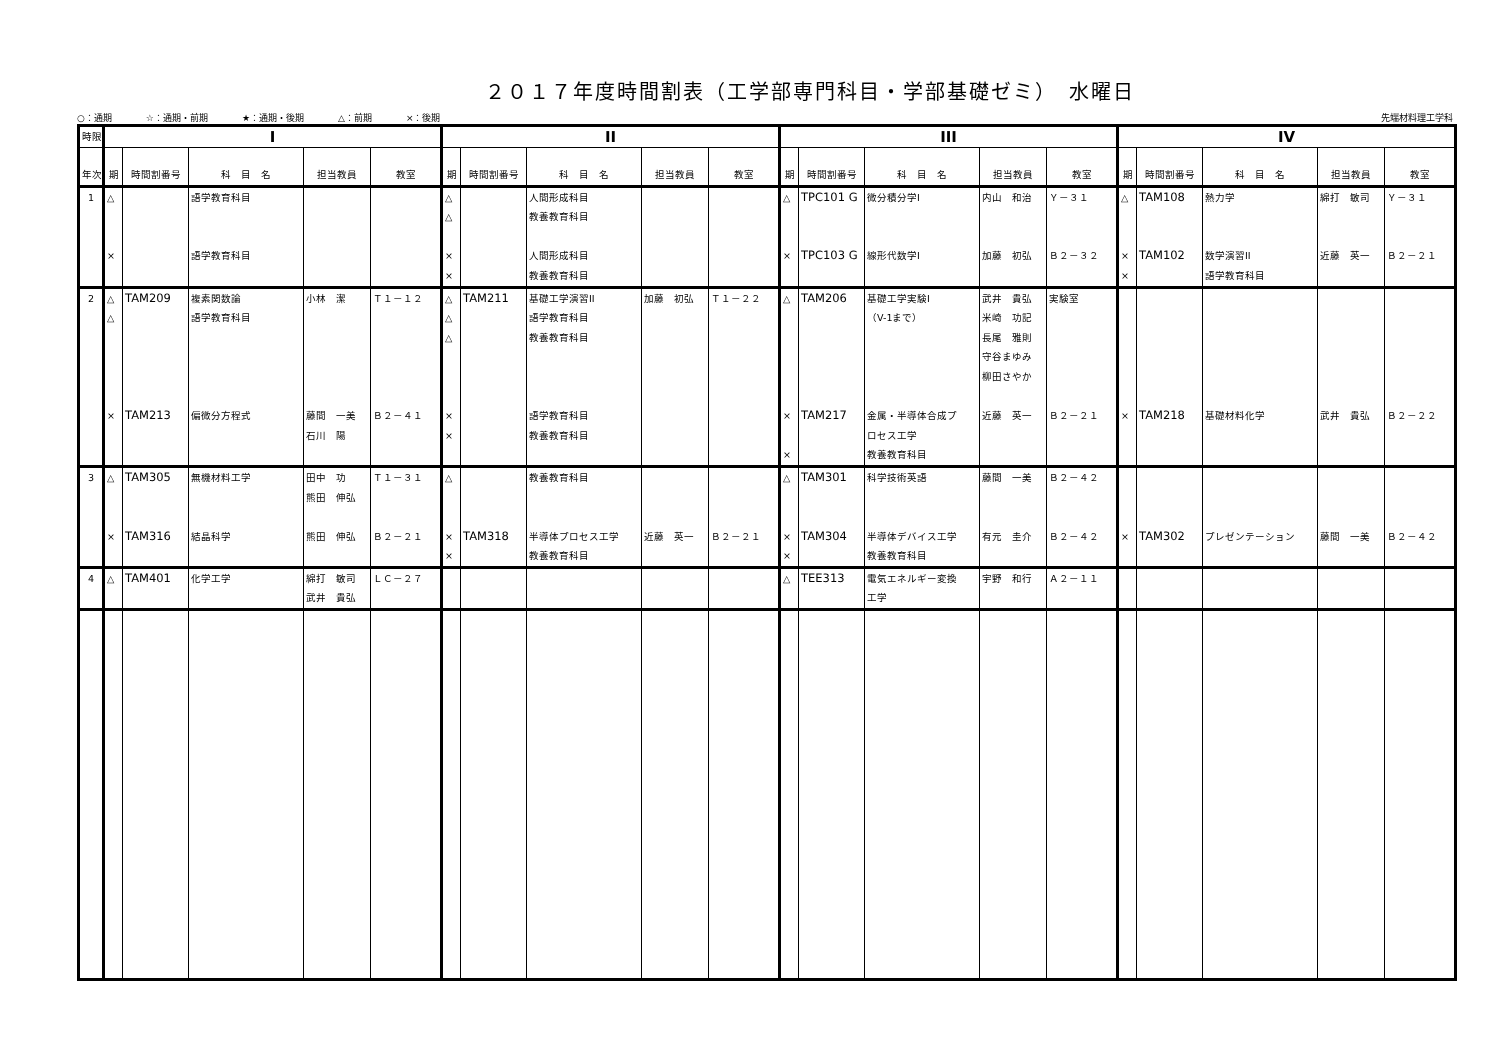２０１７年度時間割表（工学部専門科目・学部基礎ゼミ）　水曜日
○：通期 ☆：通期・前期 ★：通期・後期 △：前期 ×：後期
先端材料理工学科
| 時限 | I | | | | | II | | | | | III | | | | | IV | | | | |
| --- | --- | --- | --- | --- | --- | --- | --- | --- | --- | --- | --- | --- | --- | --- | --- | --- | --- | --- | --- | --- |
| 年次 | 期 | 時間割番号 | 科 目 名 | 担当教員 | 教室 | 期 | 時間割番号 | 科 目 名 | 担当教員 | 教室 | 期 | 時間割番号 | 科 目 名 | 担当教員 | 教室 | 期 | 時間割番号 | 科 目 名 | 担当教員 | 教室 |
| 1 | △ × | | 語学教育科目 語学教育科目 | | | △ △ × × | | 人間形成科目 教養教育科目 人間形成科目 教養教育科目 | | | △ × | TPC101 G TPC103 G | 微分積分学I 線形代数学I | 内山 和治 加藤 初弘 | Ｙ－３１ Ｂ２－３２ | △ × × | TAM108 TAM102 | 熱力学 数学演習II 語学教育科目 | 綿打 敏司 近藤 英一 | Ｙ－３１ Ｂ２－２１ |
| 2 | △ △ × | TAM209 TAM213 | 複素関数論 語学教育科目 偏微分方程式 | 小林 潔 藤間 一美 石川 陽 | Ｔ１－１２ Ｂ２－４１ | △ △ △ × × | TAM211 | 基礎工学演習II 語学教育科目 教養教育科目 語学教育科目 教養教育科目 | 加藤 初弘 | Ｔ１－２２ | △ × × | TAM206 TAM217 | 基礎工学実験I （V-1まで） 金属・半導体合成プ ロセス工学 教養教育科目 | 武井 貴弘 米崎 功記 長尾 雅則 守谷まゆみ 柳田さやか 近藤 英一 | 実験室 Ｂ２－２１ | × | TAM218 | 基礎材料化学 | 武井 貴弘 | Ｂ２－２２ |
| 3 | △ × | TAM305 TAM316 | 無機材料工学 結晶科学 | 田中 功 熊田 伸弘 熊田 伸弘 | Ｔ１－３１ Ｂ２－２１ | △ × × | TAM318 | 教養教育科目 半導体プロセス工学 教養教育科目 | 近藤 英一 | Ｂ２－２１ | △ × × | TAM301 TAM304 | 科学技術英語 半導体デバイス工学 教養教育科目 | 藤間 一美 有元 圭介 | Ｂ２－４２ Ｂ２－４２ | × | TAM302 | プレゼンテーション | 藤間 一美 | Ｂ２－４２ |
| 4 | △ | TAM401 | 化学工学 | 綿打 敏司 武井 貴弘 | ＬＣ－２７ | | | | | | △ | TEE313 | 電気エネルギー変換 工学 | 宇野 和行 | Ａ２－１１ | | | | | |